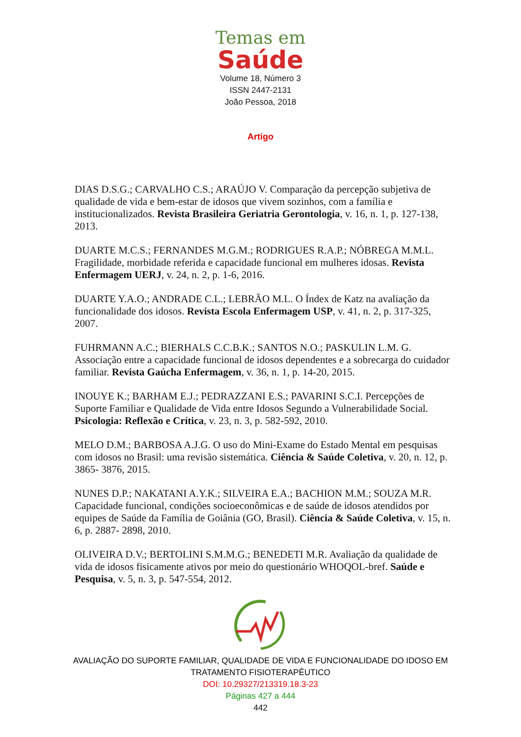Temas em
Saúde
Volume 18, Número 3
ISSN 2447-2131
João Pessoa, 2018
Artigo
DIAS D.S.G.; CARVALHO C.S.; ARAÚJO V. Comparação da percepção subjetiva de qualidade de vida e bem-estar de idosos que vivem sozinhos, com a família e institucionalizados. Revista Brasileira Geriatria Gerontologia, v. 16, n. 1, p. 127-138, 2013.
DUARTE M.C.S.; FERNANDES M.G.M.; RODRIGUES R.A.P.; NÓBREGA M.M.L. Fragilidade, morbidade referida e capacidade funcional em mulheres idosas. Revista Enfermagem UERJ, v. 24, n. 2, p. 1-6, 2016.
DUARTE Y.A.O.; ANDRADE C.L.; LEBRÃO M.L. O Índex de Katz na avaliação da funcionalidade dos idosos. Revista Escola Enfermagem USP, v. 41, n. 2, p. 317-325, 2007.
FUHRMANN A.C.; BIERHALS C.C.B.K.; SANTOS N.O.; PASKULIN L.M. G. Associação entre a capacidade funcional de idosos dependentes e a sobrecarga do cuidador familiar. Revista Gaúcha Enfermagem, v. 36, n. 1, p. 14-20, 2015.
INOUYE K.; BARHAM E.J.; PEDRAZZANI E.S.; PAVARINI S.C.I. Percepções de Suporte Familiar e Qualidade de Vida entre Idosos Segundo a Vulnerabilidade Social. Psicologia: Reflexão e Crítica, v. 23, n. 3, p. 582-592, 2010.
MELO D.M.; BARBOSA A.J.G. O uso do Mini-Exame do Estado Mental em pesquisas com idosos no Brasil: uma revisão sistemática. Ciência & Saúde Coletiva, v. 20, n. 12, p. 3865- 3876, 2015.
NUNES D.P.; NAKATANI A.Y.K.; SILVEIRA E.A.; BACHION M.M.; SOUZA M.R. Capacidade funcional, condições socioeconômicas e de saúde de idosos atendidos por equipes de Saúde da Família de Goiânia (GO, Brasil). Ciência & Saúde Coletiva, v. 15, n. 6, p. 2887- 2898, 2010.
OLIVEIRA D.V.; BERTOLINI S.M.M.G.; BENEDETI M.R. Avaliação da qualidade de vida de idosos fisicamente ativos por meio do questionário WHOQOL-bref. Saúde e Pesquisa, v. 5, n. 3, p. 547-554, 2012.
AVALIAÇÃO DO SUPORTE FAMILIAR, QUALIDADE DE VIDA E FUNCIONALIDADE DO IDOSO EM
TRATAMENTO FISIOTERAPÊUTICO
DOI: 10.29327/213319.18.3-23
Páginas 427 a 444
442